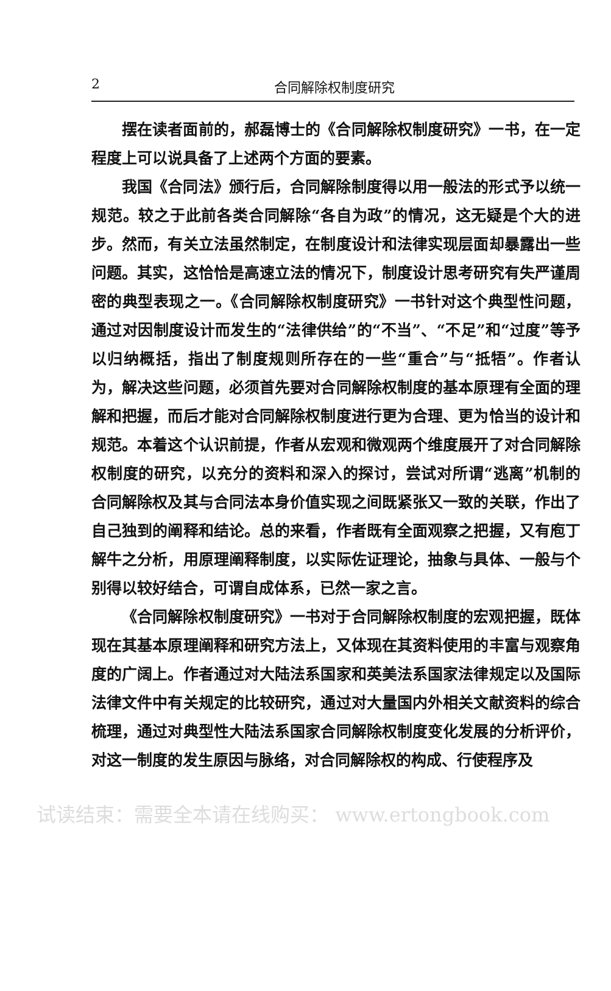2 合同解除权制度研究
摆在读者面前的，郝磊博士的《合同解除权制度研究》一书，在一定程度上可以说具备了上述两个方面的要素。
我国《合同法》颁行后，合同解除制度得以用一般法的形式予以统一规范。较之于此前各类合同解除“各自为政”的情况，这无疑是个大的进步。然而，有关立法虽然制定，在制度设计和法律实现层面却暴露出一些问题。其实，这恰恰是高速立法的情况下，制度设计思考研究有失严谨周密的典型表现之一。《合同解除权制度研究》一书针对这个典型性问题，通过对因制度设计而发生的“法律供给”的“不当”、“不足”和“过度”等予以归纳概括，指出了制度规则所存在的一些“重合”与“抵牾”。作者认为，解决这些问题，必须首先要对合同解除权制度的基本原理有全面的理解和把握，而后才能对合同解除权制度进行更为合理、更为恰当的设计和规范。本着这个认识前提，作者从宏观和微观两个维度展开了对合同解除权制度的研究，以充分的资料和深入的探讨，尝试对所谓“逃离”机制的合同解除权及其与合同法本身价值实现之间既紧张又一致的关联，作出了自己独到的阐释和结论。总的来看，作者既有全面观察之把握，又有庖丁解牛之分析，用原理阐释制度，以实际佐证理论，抽象与具体、一般与个别得以较好结合，可谓自成体系，已然一家之言。
《合同解除权制度研究》一书对于合同解除权制度的宏观把握，既体现在其基本原理阐释和研究方法上，又体现在其资料使用的丰富与观察角度的广阔上。作者通过对大陆法系国家和英美法系国家法律规定以及国际法律文件中有关规定的比较研究，通过对大量国内外相关文献资料的综合梳理，通过对典型性大陆法系国家合同解除权制度变化发展的分析评价，对这一制度的发生原因与脉络，对合同解除权的构成、行使程序及
试读结束：需要全本请在线购买： www.ertongbook.com